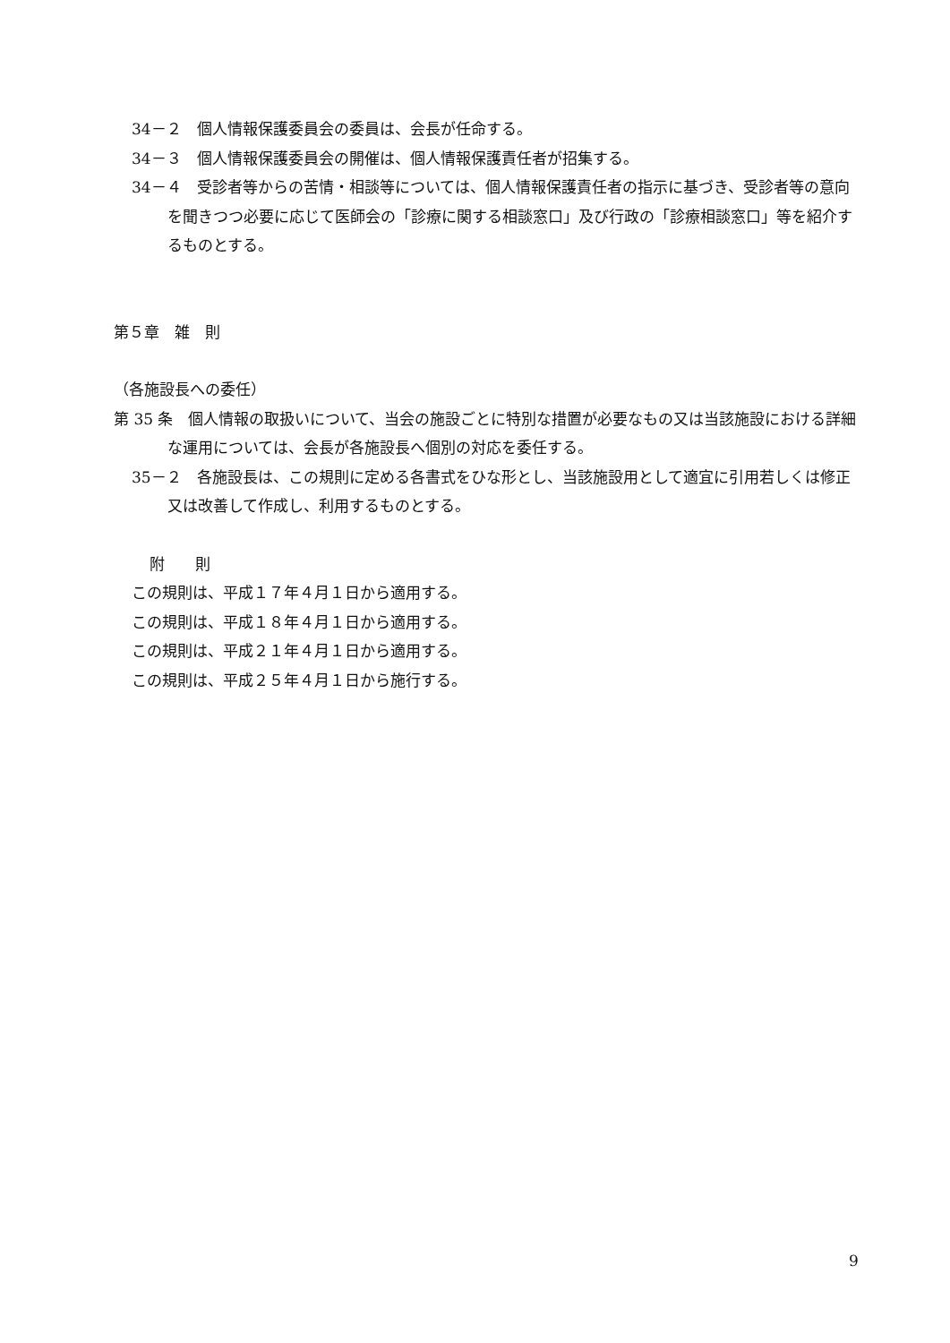34－２　個人情報保護委員会の委員は、会長が任命する。
34－３　個人情報保護委員会の開催は、個人情報保護責任者が招集する。
34－４　受診者等からの苦情・相談等については、個人情報保護責任者の指示に基づき、受診者等の意向を聞きつつ必要に応じて医師会の「診療に関する相談窓口」及び行政の「診療相談窓口」等を紹介するものとする。
第５章　雑　則
（各施設長への委任）
第 35 条　個人情報の取扱いについて、当会の施設ごとに特別な措置が必要なもの又は当該施設における詳細な運用については、会長が各施設長へ個別の対応を委任する。
35－２　各施設長は、この規則に定める各書式をひな形とし、当該施設用として適宜に引用若しくは修正又は改善して作成し、利用するものとする。
附　　則
この規則は、平成１７年４月１日から適用する。
この規則は、平成１８年４月１日から適用する。
この規則は、平成２１年４月１日から適用する。
この規則は、平成２５年４月１日から施行する。
9